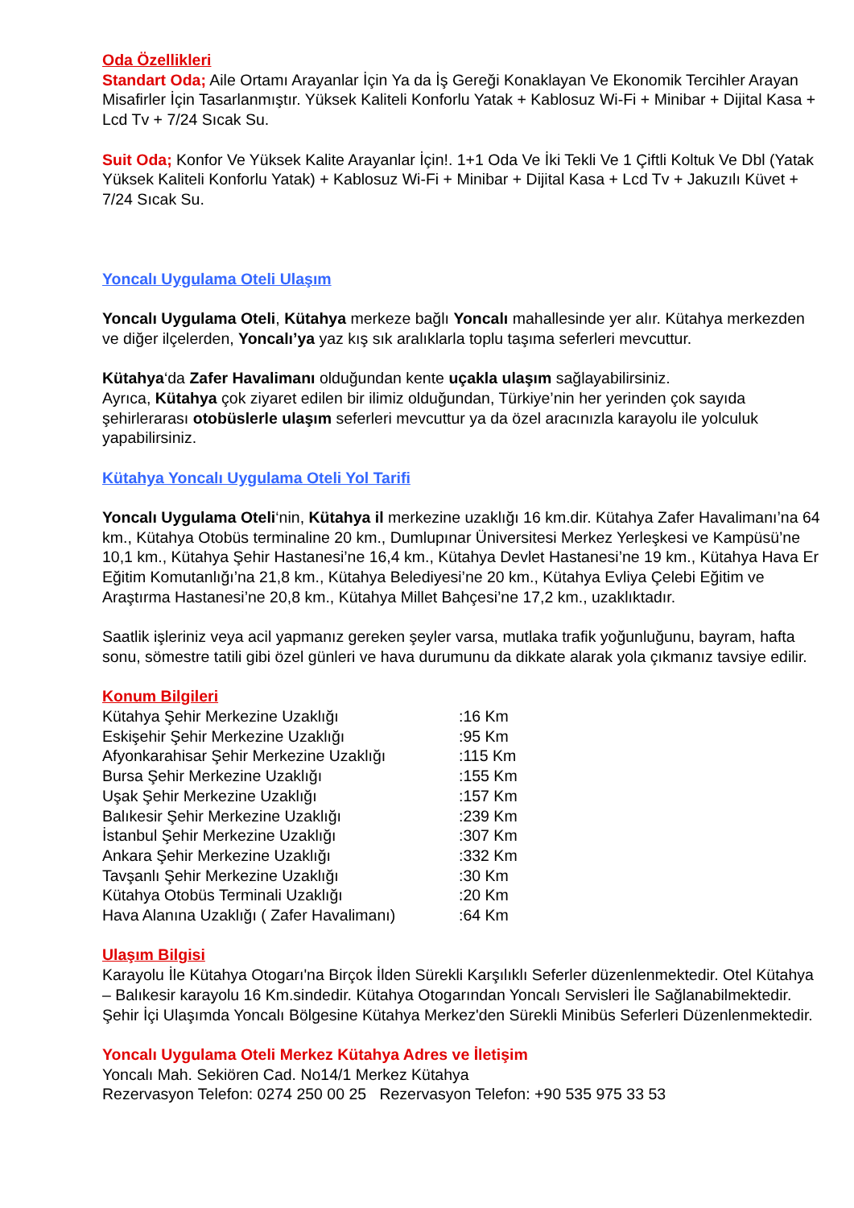Oda Özellikleri
Standart Oda; Aile Ortamı Arayanlar İçin Ya da İş Gereği Konaklayan Ve Ekonomik Tercihler Arayan Misafirler İçin Tasarlanmıştır. Yüksek Kaliteli Konforlu Yatak + Kablosuz Wi-Fi + Minibar + Dijital Kasa + Lcd Tv + 7/24 Sıcak Su.
Suit Oda; Konfor Ve Yüksek Kalite Arayanlar İçin!. 1+1 Oda Ve İki Tekli Ve 1 Çiftli Koltuk Ve Dbl (Yatak Yüksek Kaliteli Konforlu Yatak) + Kablosuz Wi-Fi + Minibar + Dijital Kasa + Lcd Tv + Jakuzılı Küvet + 7/24 Sıcak Su.
Yoncalı Uygulama Oteli Ulaşım
Yoncalı Uygulama Oteli, Kütahya merkeze bağlı Yoncalı mahallesinde yer alır. Kütahya merkezden ve diğer ilçelerden, Yoncalı’ya yaz kış sık aralıklarla toplu taşıma seferleri mevcuttur.
Kütahya‘da Zafer Havalimanı olduğundan kente uçakla ulaşım sağlayabilirsiniz.
Ayrıca, Kütahya çok ziyaret edilen bir ilimiz olduğundan, Türkiye’nin her yerinden çok sayıda şehirlerarası otobüslerle ulaşım seferleri mevcuttur ya da özel aracınızla karayolu ile yolculuk yapabilirsiniz.
Kütahya Yoncalı Uygulama Oteli Yol Tarifi
Yoncalı Uygulama Oteli‘nin, Kütahya il merkezine uzaklığı 16 km.dir. Kütahya Zafer Havalimanı’na 64 km., Kütahya Otobüs terminaline 20 km., Dumlupınar Üniversitesi Merkez Yerleşkesi ve Kampüsü’ne 10,1 km., Kütahya Şehir Hastanesi’ne 16,4 km., Kütahya Devlet Hastanesi’ne 19 km., Kütahya Hava Er Eğitim Komutanlığı’na 21,8 km., Kütahya Belediyesi’ne 20 km., Kütahya Evliya Çelebi Eğitim ve Araştırma Hastanesi’ne 20,8 km., Kütahya Millet Bahçesi’ne 17,2 km., uzaklıktadır.
Saatlik işleriniz veya acil yapmanız gereken şeyler varsa, mutlaka trafik yoğunluğunu, bayram, hafta sonu, sömestre tatili gibi özel günleri ve hava durumunu da dikkate alarak yola çıkmanız tavsiye edilir.
Konum Bilgileri
| Kütahya Şehir Merkezine Uzaklığı | :16 Km |
| Eskişehir Şehir Merkezine Uzaklığı | :95 Km |
| Afyonkarahisar Şehir Merkezine Uzaklığı | :115 Km |
| Bursa Şehir Merkezine Uzaklığı | :155 Km |
| Uşak Şehir Merkezine Uzaklığı | :157 Km |
| Balıkesir Şehir Merkezine Uzaklığı | :239 Km |
| İstanbul Şehir Merkezine Uzaklığı | :307 Km |
| Ankara Şehir Merkezine Uzaklığı | :332 Km |
| Tavşanlı Şehir Merkezine Uzaklığı | :30 Km |
| Kütahya Otobüs Terminali Uzaklığı | :20 Km |
| Hava Alanına Uzaklığı ( Zafer Havalimanı) | :64 Km |
Ulaşım Bilgisi
Karayolu İle Kütahya Otogarı'na Birçok İlden Sürekli Karşılıklı Seferler düzenlenmektedir. Otel Kütahya – Balıkesir karayolu 16 Km.sindedir. Kütahya Otogarından Yoncalı Servisleri İle Sağlanabilmektedir. Şehir İçi Ulaşımda Yoncalı Bölgesine Kütahya Merkez'den Sürekli Minibüs Seferleri Düzenlenmektedir.
Yoncalı Uygulama Oteli Merkez Kütahya Adres ve İletişim
Yoncalı Mah. Sekiören Cad. No14/1 Merkez Kütahya
Rezervasyon Telefon: 0274 250 00 25 Rezervasyon Telefon: +90 535 975 33 53